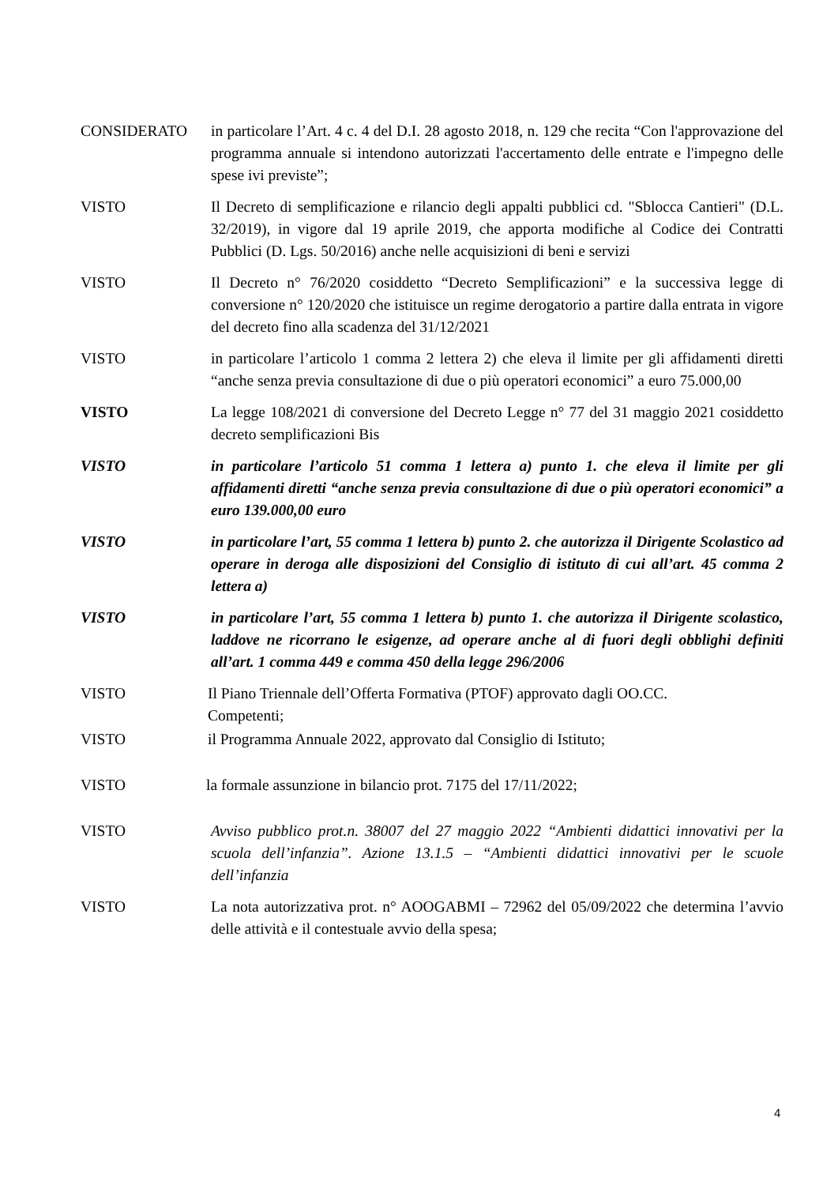CONSIDERATO in particolare l’Art. 4 c. 4 del D.I. 28 agosto 2018, n. 129 che recita “Con l'approvazione del programma annuale si intendono autorizzati l'accertamento delle entrate e l'impegno delle spese ivi previste”;
VISTO Il Decreto di semplificazione e rilancio degli appalti pubblici cd. "Sblocca Cantieri" (D.L. 32/2019), in vigore dal 19 aprile 2019, che apporta modifiche al Codice dei Contratti Pubblici (D. Lgs. 50/2016) anche nelle acquisizioni di beni e servizi
VISTO Il Decreto n° 76/2020 cosiddetto “Decreto Semplificazioni” e la successiva legge di conversione n° 120/2020 che istituisce un regime derogatorio a partire dalla entrata in vigore del decreto fino alla scadenza del 31/12/2021
VISTO in particolare l’articolo 1 comma 2 lettera 2) che eleva il limite per gli affidamenti diretti “anche senza previa consultazione di due o più operatori economici” a euro 75.000,00
VISTO La legge 108/2021 di conversione del Decreto Legge n° 77 del 31 maggio 2021 cosiddetto decreto semplificazioni Bis
VISTO in particolare l’articolo 51 comma 1 lettera a) punto 1. che eleva il limite per gli affidamenti diretti “anche senza previa consultazione di due o più operatori economici” a euro 139.000,00 euro
VISTO in particolare l’art, 55 comma 1 lettera b) punto 2. che autorizza il Dirigente Scolastico ad operare in deroga alle disposizioni del Consiglio di istituto di cui all’art. 45 comma 2 lettera a)
VISTO in particolare l’art, 55 comma 1 lettera b) punto 1. che autorizza il Dirigente scolastico, laddove ne ricorrano le esigenze, ad operare anche al di fuori degli obblighi definiti all’art. 1 comma 449 e comma 450 della legge 296/2006
VISTO Il Piano Triennale dell’Offerta Formativa (PTOF) approvato dagli OO.CC.
Competenti;
VISTO il Programma Annuale 2022, approvato dal Consiglio di Istituto;
VISTO la formale assunzione in bilancio prot. 7175 del 17/11/2022;
VISTO Avviso pubblico prot.n. 38007 del 27 maggio 2022 “Ambienti didattici innovativi per la scuola dell’infanzia”. Azione 13.1.5 – “Ambienti didattici innovativi per le scuole dell’infanzia
VISTO La nota autorizzativa prot. n° AOOGABMI – 72962 del 05/09/2022 che determina l’avvio delle attività e il contestuale avvio della spesa;
4